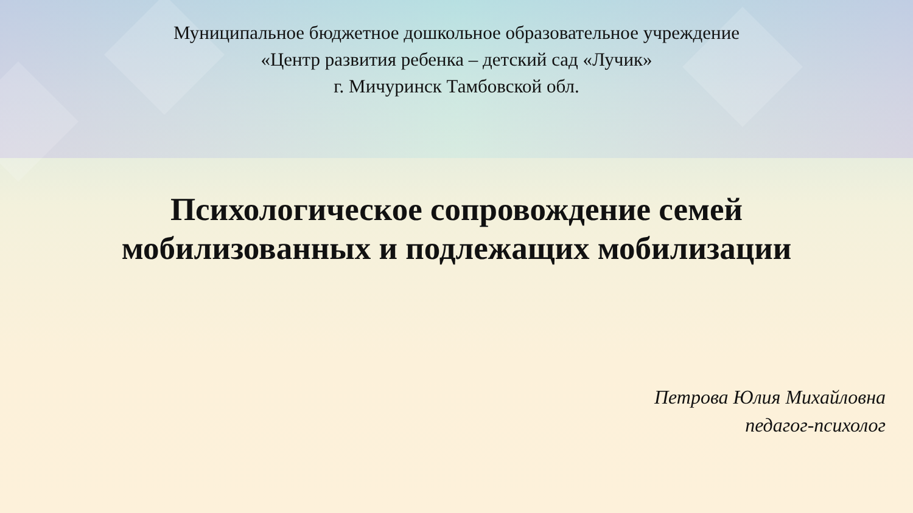Муниципальное бюджетное дошкольное образовательное учреждение
«Центр развития ребенка – детский сад «Лучик»
г. Мичуринск Тамбовской обл.
Психологическое сопровождение семей
мобилизованных и подлежащих мобилизации
Петрова Юлия Михайловна
педагог-психолог